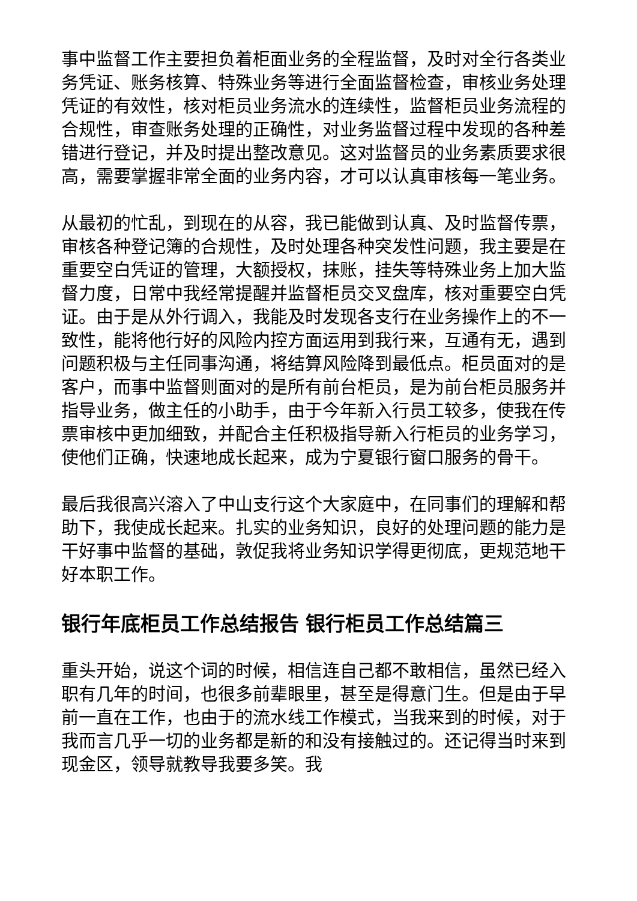事中监督工作主要担负着柜面业务的全程监督，及时对全行各类业务凭证、账务核算、特殊业务等进行全面监督检查，审核业务处理凭证的有效性，核对柜员业务流水的连续性，监督柜员业务流程的合规性，审查账务处理的正确性，对业务监督过程中发现的各种差错进行登记，并及时提出整改意见。这对监督员的业务素质要求很高，需要掌握非常全面的业务内容，才可以认真审核每一笔业务。
从最初的忙乱，到现在的从容，我已能做到认真、及时监督传票，审核各种登记簿的合规性，及时处理各种突发性问题，我主要是在重要空白凭证的管理，大额授权，抹账，挂失等特殊业务上加大监督力度，日常中我经常提醒并监督柜员交叉盘库，核对重要空白凭证。由于是从外行调入，我能及时发现各支行在业务操作上的不一致性，能将他行好的风险内控方面运用到我行来，互通有无，遇到问题积极与主任同事沟通，将结算风险降到最低点。柜员面对的是客户，而事中监督则面对的是所有前台柜员，是为前台柜员服务并指导业务，做主任的小助手，由于今年新入行员工较多，使我在传票审核中更加细致，并配合主任积极指导新入行柜员的业务学习，使他们正确，快速地成长起来，成为宁夏银行窗口服务的骨干。
最后我很高兴溶入了中山支行这个大家庭中，在同事们的理解和帮助下，我使成长起来。扎实的业务知识，良好的处理问题的能力是干好事中监督的基础，敦促我将业务知识学得更彻底，更规范地干好本职工作。
银行年底柜员工作总结报告 银行柜员工作总结篇三
重头开始，说这个词的时候，相信连自己都不敢相信，虽然已经入职有几年的时间，也很多前辈眼里，甚至是得意门生。但是由于早前一直在工作，也由于的流水线工作模式，当我来到的时候，对于我而言几乎一切的业务都是新的和没有接触过的。还记得当时来到现金区，领导就教导我要多笑。我